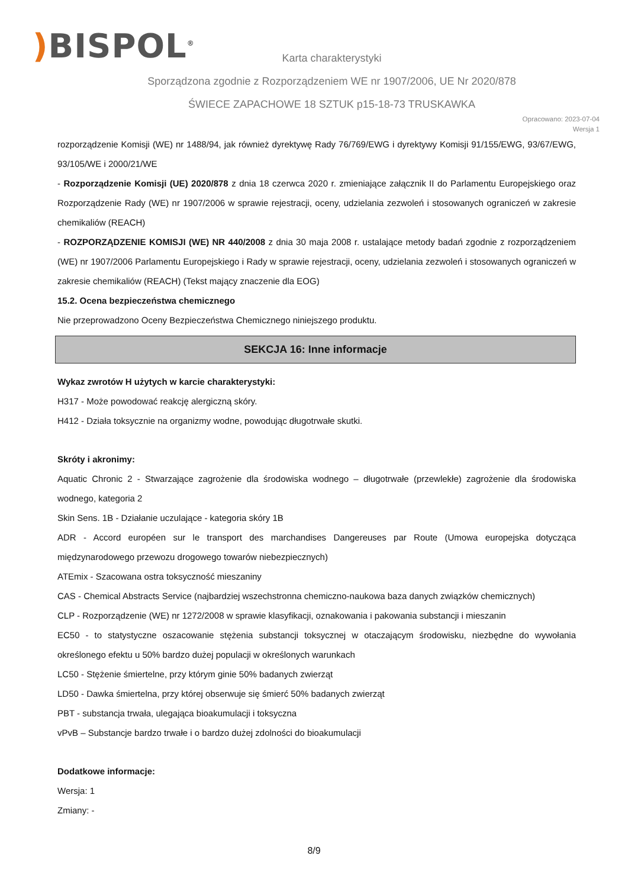) BISPOL<sup>®</sup>
Karta charakterystyki
Sporządzona zgodnie z Rozporządzeniem WE nr 1907/2006, UE Nr 2020/878
ŚWIECE ZAPACHOWE 18 SZTUK p15-18-73 TRUSKAWKA
Opracowano: 2023-07-04
Wersja 1
rozporządzenie Komisji (WE) nr 1488/94, jak również dyrektywę Rady 76/769/EWG i dyrektywy Komisji 91/155/EWG, 93/67/EWG, 93/105/WE i 2000/21/WE
- Rozporządzenie Komisji (UE) 2020/878 z dnia 18 czerwca 2020 r. zmieniające załącznik II do Parlamentu Europejskiego oraz Rozporządzenie Rady (WE) nr 1907/2006 w sprawie rejestracji, oceny, udzielania zezwoleń i stosowanych ograniczeń w zakresie chemikaliów (REACH)
- ROZPORZĄDZENIE KOMISJI (WE) NR 440/2008 z dnia 30 maja 2008 r. ustalające metody badań zgodnie z rozporządzeniem (WE) nr 1907/2006 Parlamentu Europejskiego i Rady w sprawie rejestracji, oceny, udzielania zezwoleń i stosowanych ograniczeń w zakresie chemikaliów (REACH) (Tekst mający znaczenie dla EOG)
15.2. Ocena bezpieczeństwa chemicznego
Nie przeprowadzono Oceny Bezpieczeństwa Chemicznego niniejszego produktu.
SEKCJA 16: Inne informacje
Wykaz zwrotów H użytych w karcie charakterystyki:
H317 - Może powodować reakcję alergiczną skóry.
H412 - Działa toksycznie na organizmy wodne, powodując długotrwałe skutki.
Skróty i akronimy:
Aquatic Chronic 2 - Stwarzające zagrożenie dla środowiska wodnego – długotrwałe (przewlekłe) zagrożenie dla środowiska wodnego, kategoria 2
Skin Sens. 1B - Działanie uczulające - kategoria skóry 1B
ADR - Accord européen sur le transport des marchandises Dangereuses par Route (Umowa europejska dotycząca międzynarodowego przewozu drogowego towarów niebezpiecznych)
ATEmix - Szacowana ostra toksyczność mieszaniny
CAS - Chemical Abstracts Service (najbardziej wszechstronna chemiczno-naukowa baza danych związków chemicznych)
CLP - Rozporządzenie (WE) nr 1272/2008 w sprawie klasyfikacji, oznakowania i pakowania substancji i mieszanin
EC50 - to statystyczne oszacowanie stężenia substancji toksycznej w otaczającym środowisku, niezbędne do wywołania określonego efektu u 50% bardzo dużej populacji w określonych warunkach
LC50 - Stężenie śmiertelne, przy którym ginie 50% badanych zwierząt
LD50 - Dawka śmiertelna, przy której obserwuje się śmierć 50% badanych zwierząt
PBT - substancja trwała, ulegająca bioakumulacji i toksyczna
vPvB – Substancje bardzo trwałe i o bardzo dużej zdolności do bioakumulacji
Dodatkowe informacje:
Wersja: 1
Zmiany: -
8/9